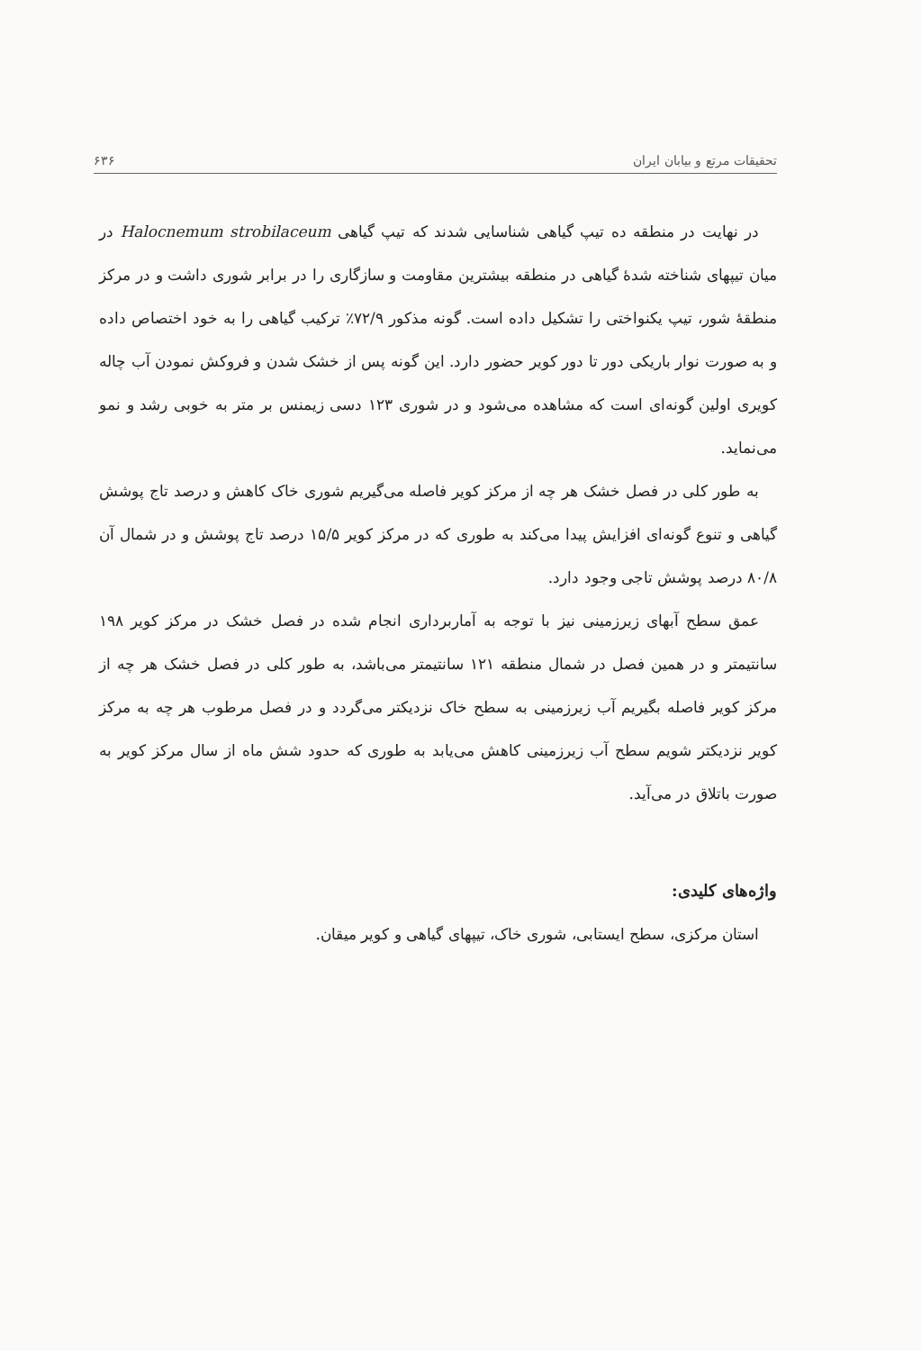تحقیقات مرتع و بیابان ایران ۶۳۶
در نهایت در منطقه ده تیپ گیاهی شناسایی شدند که تیپ گیاهی Halocnemum strobilaceum در میان تیپهای شناخته شدهٔ گیاهی در منطقه بیشترین مقاومت و سازگاری را در برابر شوری داشت و در مرکز منطقهٔ شور، تیپ یکنواختی را تشکیل داده است. گونه مذکور ۷۲/۹٪ ترکیب گیاهی را به خود اختصاص داده و به صورت نوار باریکی دور تا دور کویر حضور دارد. این گونه پس از خشک شدن و فروکش نمودن آب چاله کویری اولین گونه‌ای است که مشاهده می‌شود و در شوری ۱۲۳ دسی زیمنس بر متر به خوبی رشد و نمو می‌نماید.
به طور کلی در فصل خشک هر چه از مرکز کویر فاصله می‌گیریم شوری خاک کاهش و درصد تاج پوشش گیاهی و تنوع گونه‌ای افزایش پیدا می‌کند به طوری که در مرکز کویر ۱۵/۵ درصد تاج پوشش و در شمال آن ۸۰/۸ درصد پوشش تاجی وجود دارد.
عمق سطح آبهای زیرزمینی نیز با توجه به آماربرداری انجام شده در فصل خشک در مرکز کویر ۱۹۸ سانتیمتر و در همین فصل در شمال منطقه ۱۲۱ سانتیمتر می‌باشد، به طور کلی در فصل خشک هر چه از مرکز کویر فاصله بگیریم آب زیرزمینی به سطح خاک نزدیکتر می‌گردد و در فصل مرطوب هر چه به مرکز کویر نزدیکتر شویم سطح آب زیرزمینی کاهش می‌یابد به طوری که حدود شش ماه از سال مرکز کویر به صورت باتلاق در می‌آید.
واژه‌های کلیدی:
استان مرکزی، سطح ایستابی، شوری خاک، تیپهای گیاهی و کویر میقان.